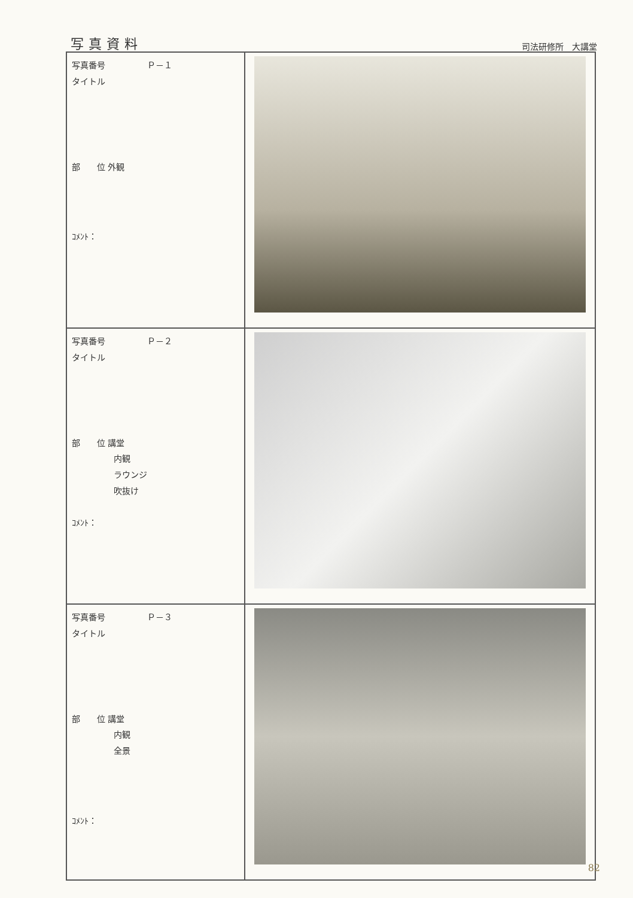写真資料
司法研修所　大講堂
| 写真番号 Ｐ－１ タイトル 部 位 外観 ｺﾒﾝﾄ： | |
| 写真番号 Ｐ－２ タイトル 部 位 講堂 内観 ラウンジ 吹抜け ｺﾒﾝﾄ： | |
| 写真番号 Ｐ－３ タイトル 部 位 講堂 内観 全景 ｺﾒﾝﾄ： | |
82